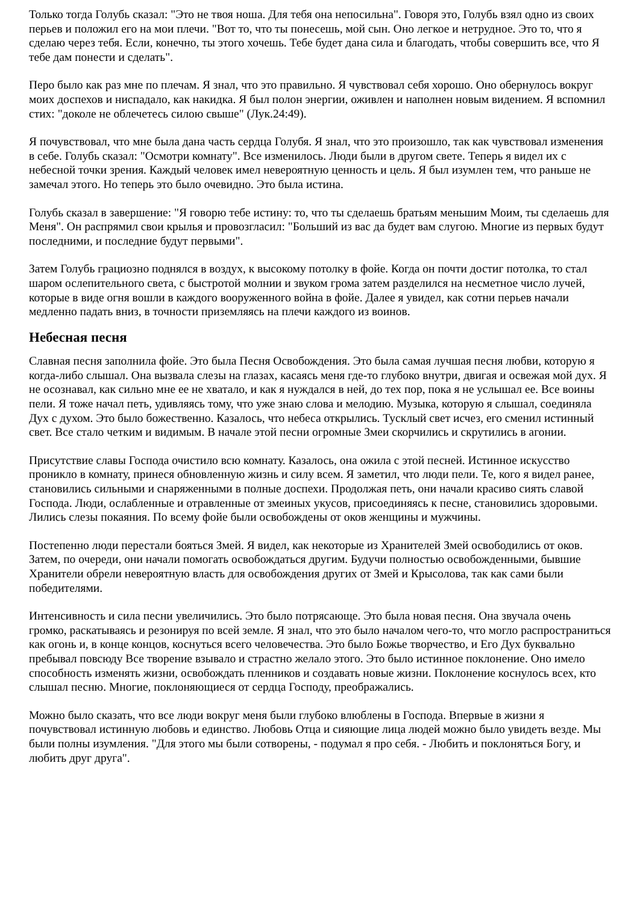Только тогда Голубь сказал: "Это не твоя ноша. Для тебя она непосильна". Говоря это, Голубь взял одно из своих перьев и положил его на мои плечи. "Вот то, что ты понесешь, мой сын. Оно легкое и нетрудное. Это то, что я сделаю через тебя. Если, конечно, ты этого хочешь. Тебе будет дана сила и благодать, чтобы совершить все, что Я тебе дам понести и сделать".
Перо было как раз мне по плечам. Я знал, что это правильно. Я чувствовал себя хорошо. Оно обернулось вокруг моих доспехов и ниспадало, как накидка. Я был полон энергии, оживлен и наполнен новым видением. Я вспомнил стих: "доколе не облечетесь силою свыше" (Лук.24:49).
Я почувствовал, что мне была дана часть сердца Голубя. Я знал, что это произошло, так как чувствовал изменения в себе. Голубь сказал: "Осмотри комнату". Все изменилось. Люди были в другом свете. Теперь я видел их с небесной точки зрения. Каждый человек имел невероятную ценность и цель. Я был изумлен тем, что раньше не замечал этого. Но теперь это было очевидно. Это была истина.
Голубь сказал в завершение: "Я говорю тебе истину: то, что ты сделаешь братьям меньшим Моим, ты сделаешь для Меня". Он распрямил свои крылья и провозгласил: "Больший из вас да будет вам слугою. Многие из первых будут последними, и последние будут первыми".
Затем Голубь грациозно поднялся в воздух, к высокому потолку в фойе. Когда он почти достиг потолка, то стал шаром ослепительного света, с быстротой молнии и звуком грома затем разделился на несметное число лучей, которые в виде огня вошли в каждого вооруженного война в фойе. Далее я увидел, как сотни перьев начали медленно падать вниз, в точности приземляясь на плечи каждого из воинов.
Небесная песня
Славная песня заполнила фойе. Это была Песня Освобождения. Это была самая лучшая песня любви, которую я когда-либо слышал. Она вызвала слезы на глазах, касаясь меня где-то глубоко внутри, двигая и освежая мой дух. Я не осознавал, как сильно мне ее не хватало, и как я нуждался в ней, до тех пор, пока я не услышал ее. Все воины пели. Я тоже начал петь, удивляясь тому, что уже знаю слова и мелодию. Музыка, которую я слышал, соединяла Дух с духом. Это было божественно. Казалось, что небеса открылись. Тусклый свет исчез, его сменил истинный свет. Все стало четким и видимым. В начале этой песни огромные Змеи скорчились и скрутились в агонии.
Присутствие славы Господа очистило всю комнату. Казалось, она ожила с этой песней. Истинное искусство проникло в комнату, принеся обновленную жизнь и силу всем. Я заметил, что люди пели. Те, кого я видел ранее, становились сильными и снаряженными в полные доспехи. Продолжая петь, они начали красиво сиять славой Господа. Люди, ослабленные и отравленные от змеиных укусов, присоединяясь к песне, становились здоровыми. Лились слезы покаяния. По всему фойе были освобождены от оков женщины и мужчины.
Постепенно люди перестали бояться Змей. Я видел, как некоторые из Хранителей Змей освободились от оков. Затем, по очереди, они начали помогать освобождаться другим. Будучи полностью освобожденными, бывшие Хранители обрели невероятную власть для освобождения других от Змей и Крысолова, так как сами были победителями.
Интенсивность и сила песни увеличились. Это было потрясающе. Это была новая песня. Она звучала очень громко, раскатываясь и резонируя по всей земле. Я знал, что это было началом чего-то, что могло распространиться как огонь и, в конце концов, коснуться всего человечества. Это было Божье творчество, и Его Дух буквально пребывал повсюду Все творение взывало и страстно желало этого. Это было истинное поклонение. Оно имело способность изменять жизни, освобождать пленников и создавать новые жизни. Поклонение коснулось всех, кто слышал песню. Многие, поклоняющиеся от сердца Господу, преображались.
Можно было сказать, что все люди вокруг меня были глубоко влюблены в Господа. Впервые в жизни я почувствовал истинную любовь и единство. Любовь Отца и сияющие лица людей можно было увидеть везде. Мы были полны изумления. "Для этого мы были сотворены, - подумал я про себя. - Любить и поклоняться Богу, и любить друг друга".